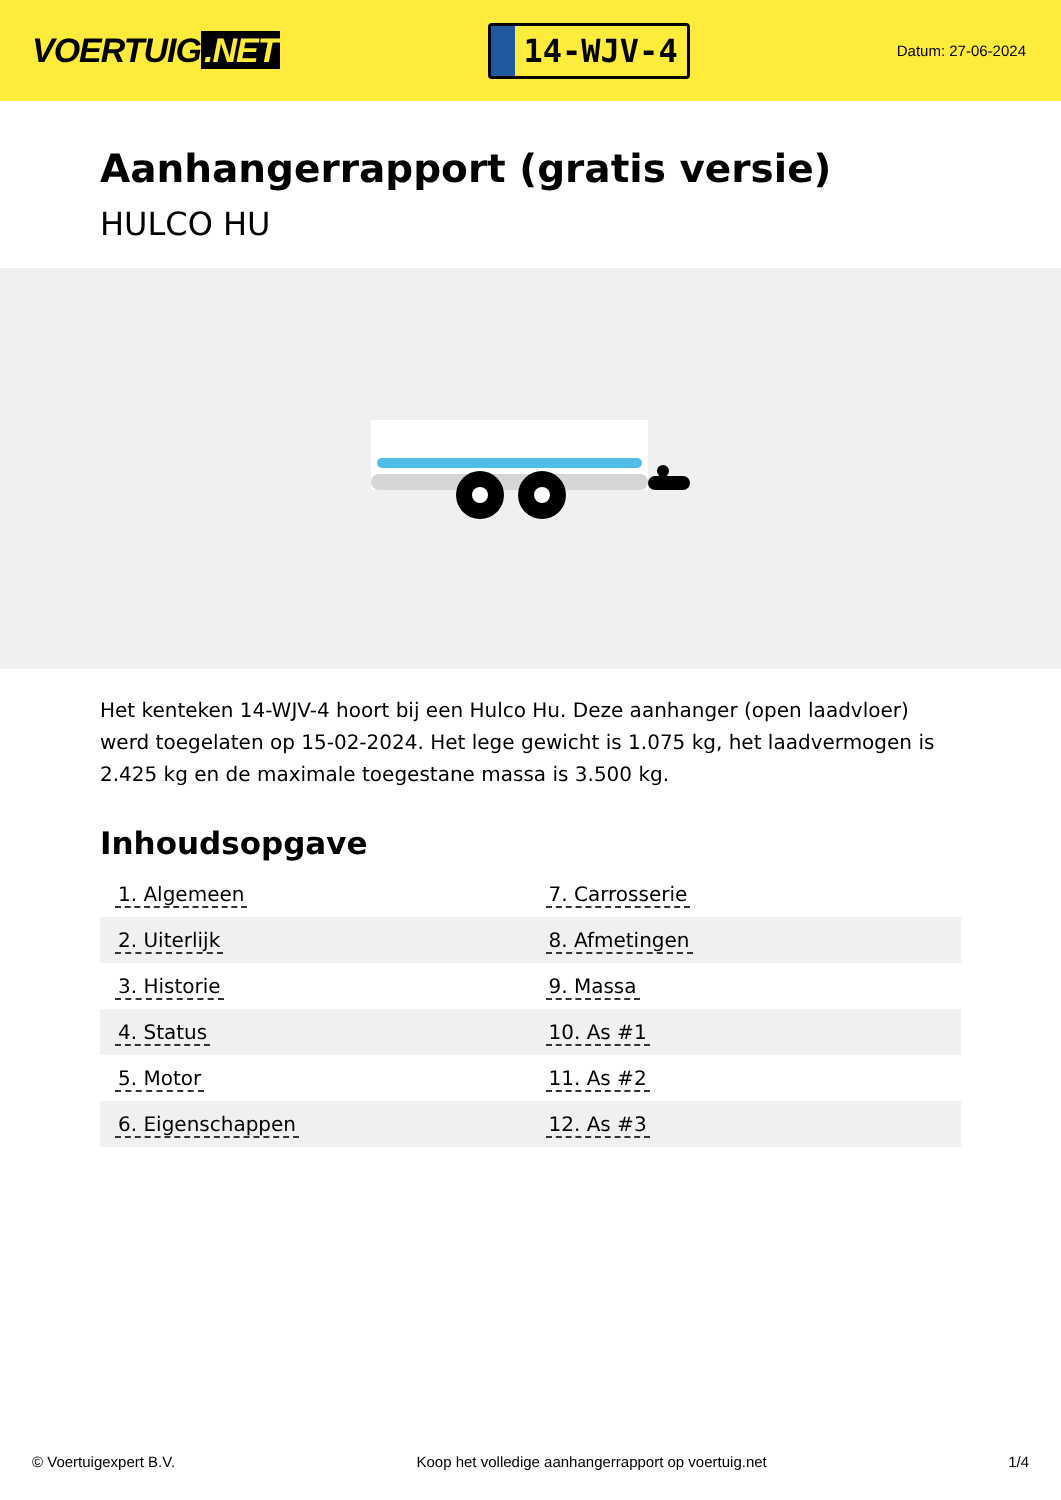VOERTUIG.NET
14-WJV-4
Datum: 27-06-2024
Aanhangerrapport (gratis versie)
HULCO HU
Het kenteken 14-WJV-4 hoort bij een Hulco Hu. Deze aanhanger (open laadvloer) werd toegelaten op 15-02-2024. Het lege gewicht is 1.075 kg, het laadvermogen is 2.425 kg en de maximale toegestane massa is 3.500 kg.
Inhoudsopgave
| 1. Algemeen | 7. Carrosserie |
| 2. Uiterlijk | 8. Afmetingen |
| 3. Historie | 9. Massa |
| 4. Status | 10. As #1 |
| 5. Motor | 11. As #2 |
| 6. Eigenschappen | 12. As #3 |
© Voertuigexpert B.V. Koop het volledige aanhangerrapport op voertuig.net 1/4